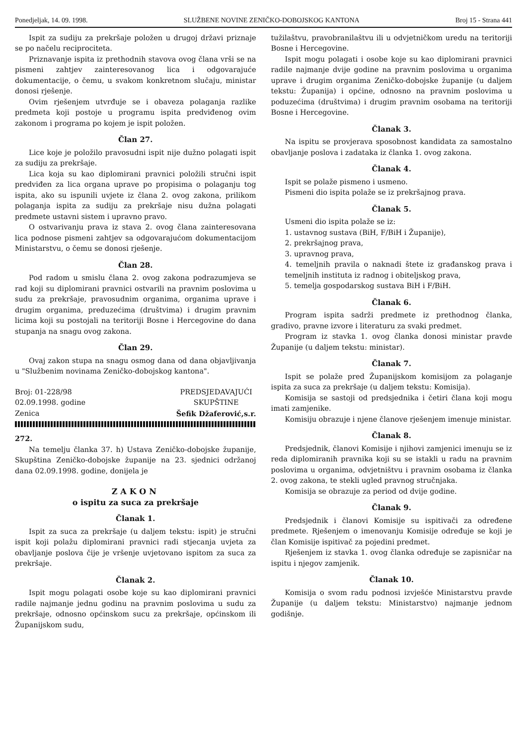Ponedjeljak, 14. 09. 1998. SLUŽBENE NOVINE ZENIČKO-DOBOJSKOG KANTONA Broj 15 - Strana 441
Ispit za sudiju za prekršaje položen u drugoj državi priznaje se po načelu reciprociteta.
Priznavanje ispita iz prethodnih stavova ovog člana vrši se na pismeni zahtjev zainteresovanog lica i odgovarajuće dokumentacije, o čemu, u svakom konkretnom slučaju, ministar donosi rješenje.
Ovim rješenjem utvrđuje se i obaveza polaganja razlike predmeta koji postoje u programu ispita predviđenog ovim zakonom i programa po kojem je ispit položen.
Član 27.
Lice koje je položilo pravosudni ispit nije dužno polagati ispit za sudiju za prekršaje.
Lica koja su kao diplomirani pravnici položili stručni ispit predviđen za lica organa uprave po propisima o polaganju tog ispita, ako su ispunili uvjete iz člana 2. ovog zakona, prilikom polaganja ispita za sudiju za prekršaje nisu dužna polagati predmete ustavni sistem i upravno pravo.
O ostvarivanju prava iz stava 2. ovog člana zainteresovana lica podnose pismeni zahtjev sa odgovarajućom dokumentacijom Ministarstvu, o čemu se donosi rješenje.
Član 28.
Pod radom u smislu člana 2. ovog zakona podrazumjeva se rad koji su diplomirani pravnici ostvarili na pravnim poslovima u sudu za prekršaje, pravosudnim organima, organima uprave i drugim organima, preduzećima (društvima) i drugim pravnim licima koji su postojali na teritoriji Bosne i Hercegovine do dana stupanja na snagu ovog zakona.
Član 29.
Ovaj zakon stupa na snagu osmog dana od dana objavljivanja u "Službenim novinama Zeničko-dobojskog kantona".
Broj: 01-228/98
02.09.1998. godine
Zenica
PREDSJEDAVAJUĆI
SKUPŠTINE
Šefik Džaferović,s.r.
272.
Na temelju članka 37. h) Ustava Zeničko-dobojske županije, Skupština Zeničko-dobojske županije na 23. sjednici održanoj dana 02.09.1998. godine, donijela je
ZAKON
o ispitu za suca za prekršaje
Članak 1.
Ispit za suca za prekršaje (u daljem tekstu: ispit) je stručni ispit koji polažu diplomirani pravnici radi stjecanja uvjeta za obavljanje poslova čije je vršenje uvjetovano ispitom za suca za prekršaje.
Članak 2.
Ispit mogu polagati osobe koje su kao diplomirani pravnici radile najmanje jednu godinu na pravnim poslovima u sudu za prekršaje, odnosno općinskom sucu za prekršaje, općinskom ili Županijskom sudu,
tužilaštvu, pravobranilaštvu ili u odvjetničkom uredu na teritoriji Bosne i Hercegovine.
Ispit mogu polagati i osobe koje su kao diplomirani pravnici radile najmanje dvije godine na pravnim poslovima u organima uprave i drugim organima Zeničko-dobojske županije (u daljem tekstu: Županija) i općine, odnosno na pravnim poslovima u poduzećima (društvima) i drugim pravnim osobama na teritoriji Bosne i Hercegovine.
Članak 3.
Na ispitu se provjerava sposobnost kandidata za samostalno obavljanje poslova i zadataka iz članka 1. ovog zakona.
Članak 4.
Ispit se polaže pismeno i usmeno.
Pismeni dio ispita polaže se iz prekršajnog prava.
Članak 5.
Usmeni dio ispita polaže se iz:
1. ustavnog sustava (BiH, F/BiH i Županije),
2. prekršajnog prava,
3. upravnog prava,
4. temeljnih pravila o naknadi štete iz građanskog prava i temeljnih instituta iz radnog i obiteljskog prava,
5. temelja gospodarskog sustava BiH i F/BiH.
Članak 6.
Program ispita sadrži predmete iz prethodnog članka, gradivo, pravne izvore i literaturu za svaki predmet.
Program iz stavka 1. ovog članka donosi ministar pravde Županije (u daljem tekstu: ministar).
Članak 7.
Ispit se polaže pred Županijskom komisijom za polaganje ispita za suca za prekršaje (u daljem tekstu: Komisija).
Komisija se sastoji od predsjednika i četiri člana koji mogu imati zamjenike.
Komisiju obrazuje i njene članove rješenjem imenuje ministar.
Članak 8.
Predsjednik, članovi Komisije i njihovi zamjenici imenuju se iz reda diplomiranih pravnika koji su se istakli u radu na pravnim poslovima u organima, odvjetništvu i pravnim osobama iz članka 2. ovog zakona, te stekli ugled pravnog stručnjaka.
Komisija se obrazuje za period od dvije godine.
Članak 9.
Predsjednik i članovi Komisije su ispitivači za određene predmete. Rješenjem o imenovanju Komisije određuje se koji je član Komisije ispitivač za pojedini predmet.
Rješenjem iz stavka 1. ovog članka određuje se zapisničar na ispitu i njegov zamjenik.
Članak 10.
Komisija o svom radu podnosi izvješće Ministarstvu pravde Županije (u daljem tekstu: Ministarstvo) najmanje jednom godišnje.